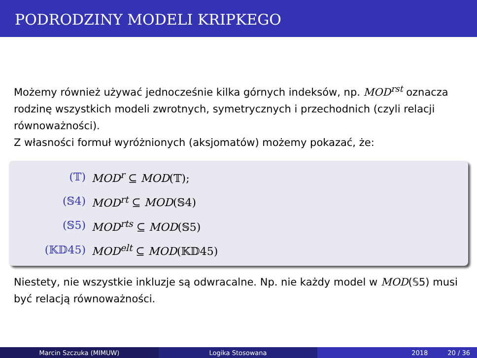PODRODZINY MODELI KRIPKEGO
Możemy również używać jednocześnie kilka górnych indeksów, np. MOD<sup>rst</sup> oznacza rodzinę wszystkich modeli zwrotnych, symetrycznych i przechodnich (czyli relacji równoważności).
Z własności formuł wyróżnionych (aksjomatów) możemy pokazać, że:
| (𝕋) | MOD<sup>r</sup> ⊆ MOD (𝕋); |
| (𝕊4) | MOD<sup>rt</sup> ⊆ MOD (𝕊4) |
| (𝕊5) | MOD<sup>rts</sup> ⊆ MOD (𝕊5) |
| (𝕂𝔻45) | MOD<sup>elt</sup> ⊆ MOD (𝕂𝔻45) |
Niestety, nie wszystkie inkluzje są odwracalne. Np. nie każdy model w MOD(𝕊5) musi być relacją równoważności.
Marcin Szczuka (MIMUW) Logika Stosowana 2018 20 / 36